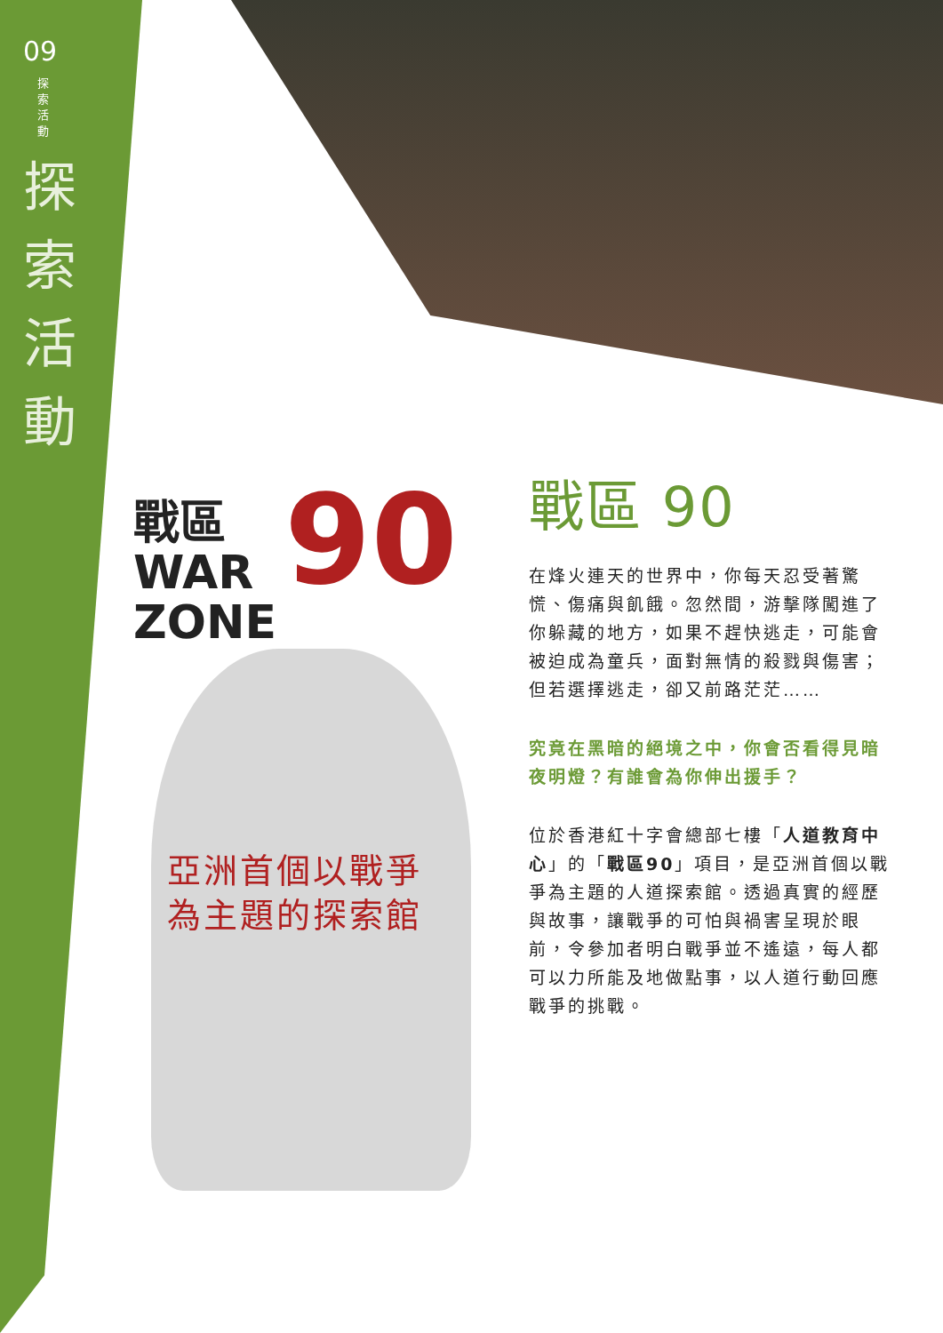09
探索活動
探索活動
戰區
WAR
ZONE
90
亞洲首個以戰爭
為主題的探索館
戰區 90
在烽火連天的世界中，你每天忍受著驚慌、傷痛與飢餓。忽然間，游擊隊闖進了你躲藏的地方，如果不趕快逃走，可能會被迫成為童兵，面對無情的殺戮與傷害；但若選擇逃走，卻又前路茫茫……
究竟在黑暗的絕境之中，你會否看得見暗夜明燈？有誰會為你伸出援手？
位於香港紅十字會總部七樓「人道教育中心」的「戰區90」項目，是亞洲首個以戰爭為主題的人道探索館。透過真實的經歷與故事，讓戰爭的可怕與禍害呈現於眼前，令參加者明白戰爭並不遙遠，每人都可以力所能及地做點事，以人道行動回應戰爭的挑戰。